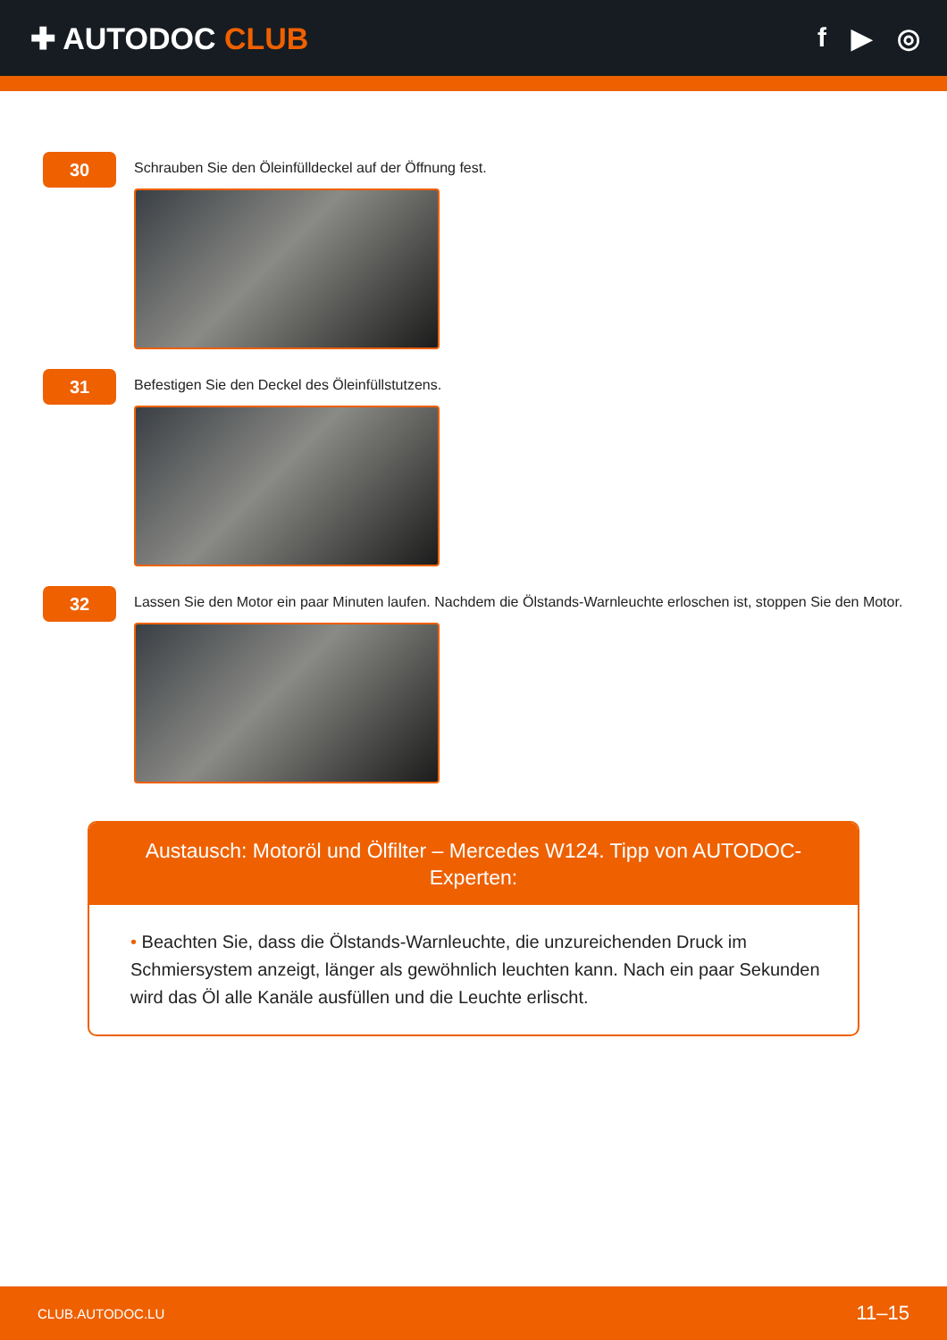✚ AUTODOC CLUB f ▶ ◎
30
Schrauben Sie den Öleinfülldeckel auf der Öffnung fest.
31
Befestigen Sie den Deckel des Öleinfüllstutzens.
32
Lassen Sie den Motor ein paar Minuten laufen. Nachdem die Ölstands-Warnleuchte erloschen ist, stoppen Sie den Motor.
Austausch: Motoröl und Ölfilter – Mercedes W124. Tipp von AUTODOC-Experten:
• Beachten Sie, dass die Ölstands-Warnleuchte, die unzureichenden Druck im Schmiersystem anzeigt, länger als gewöhnlich leuchten kann. Nach ein paar Sekunden wird das Öl alle Kanäle ausfüllen und die Leuchte erlischt.
CLUB.AUTODOC.LU 11–15